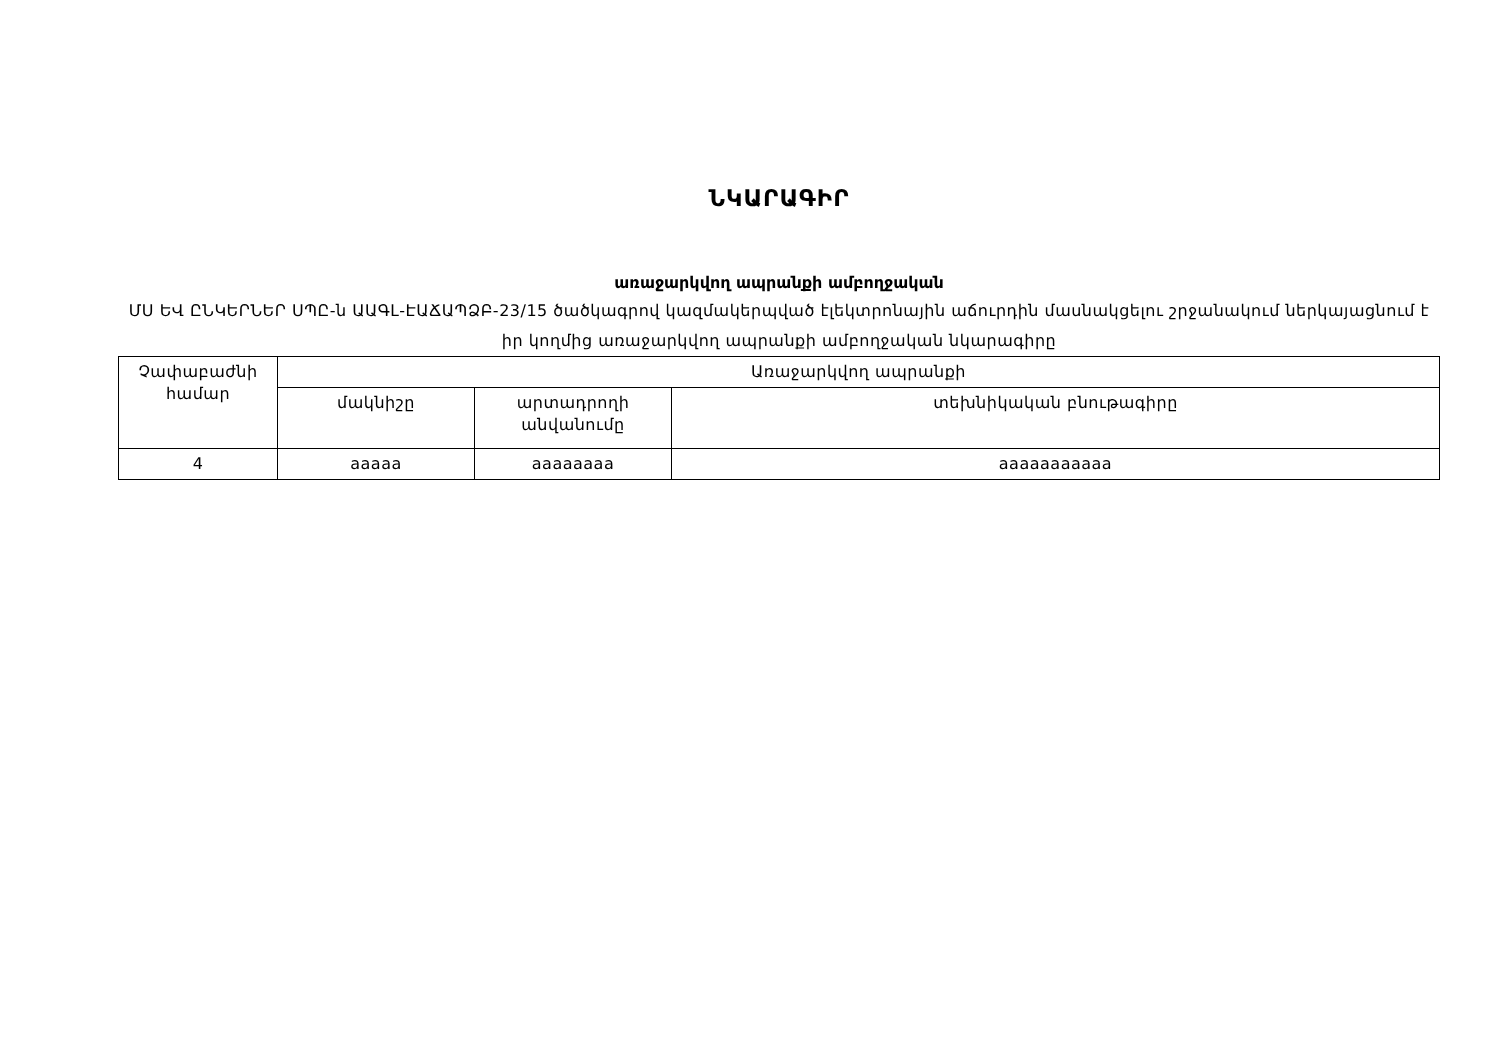ՆԿԱՐԱԳԻՐ
առաջարկվող ապրանքի ամբողջական
ՄՍ ԵՎ ԸՆԿԵՐՆԵՐ ՍՊԸ-ն ԱԱԳԼ-ԷԱՃԱՊՁԲ-23/15 ծածկագրով կազմակերպված էլեկտրոնային աճուրդին մասնակցելու շրջանակում ներկայացնում է իր կողմից առաջարկվող ապրանքի ամբողջական նկարագիրը
| Չափաբաժնի համար | Առաջարկվող ապրանքի | | |
| --- | --- | --- | --- |
| | մակնիշը | արտադրողի անվանումը | տեխնիկական բնութագիրը |
| 4 | aaaaa | aaaaaaaa | aaaaaaaaaaa |